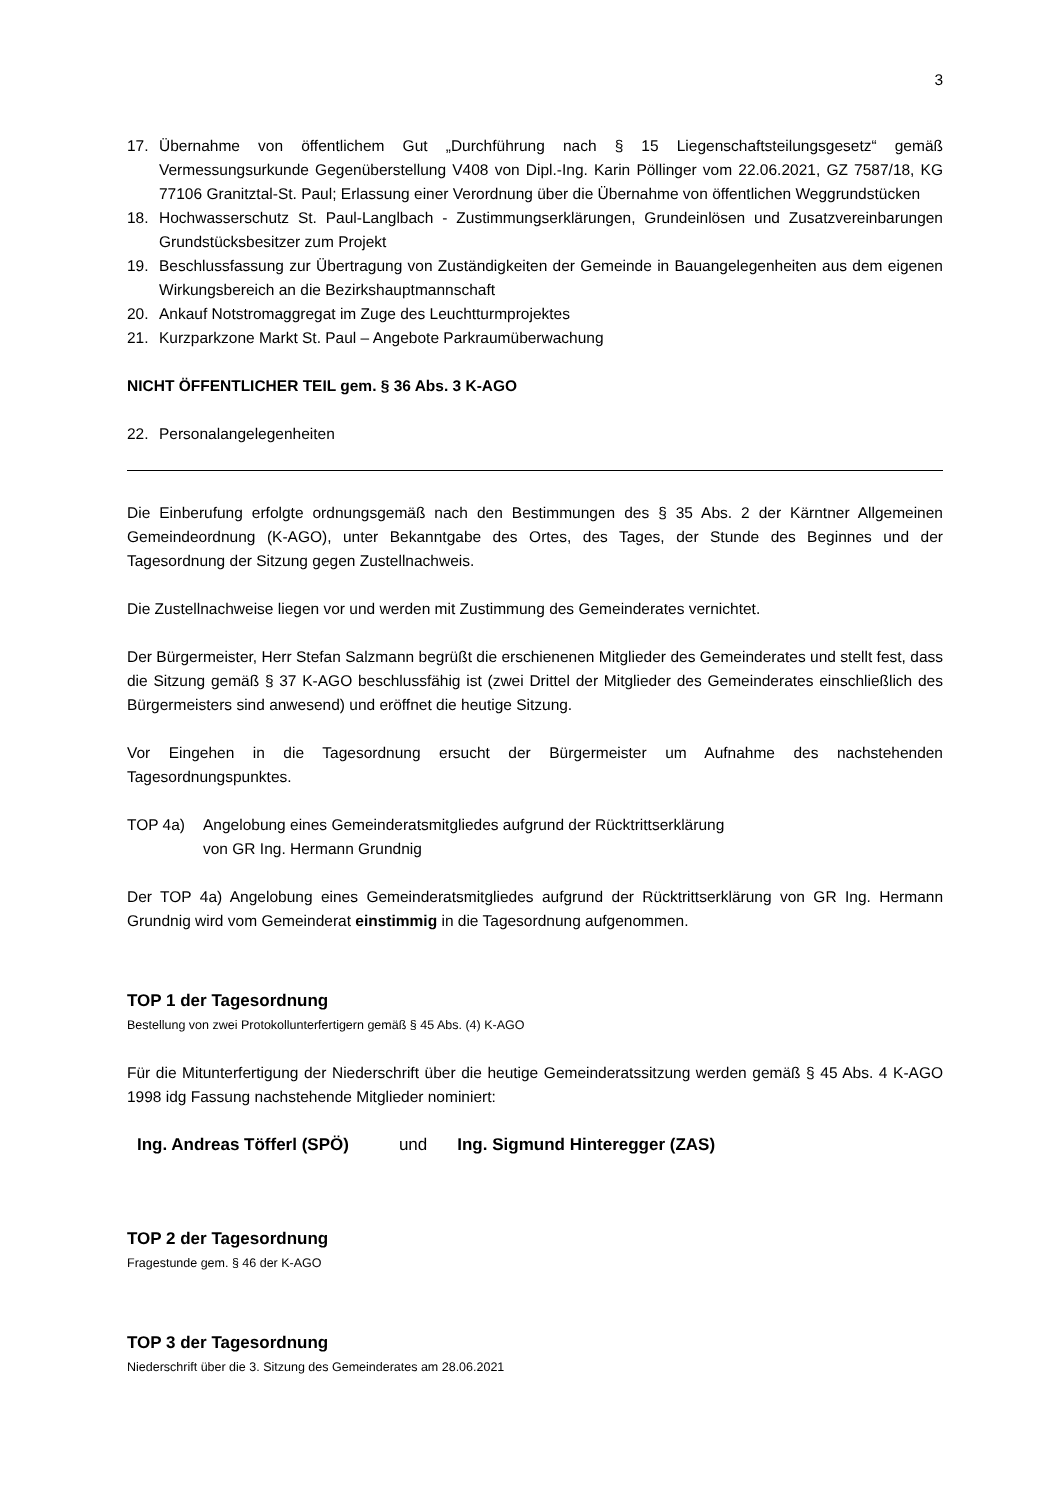3
17. Übernahme von öffentlichem Gut „Durchführung nach § 15 Liegenschaftsteilungsgesetz“ gemäß Vermessungsurkunde Gegenüberstellung V408 von Dipl.-Ing. Karin Pöllinger vom 22.06.2021, GZ 7587/18, KG 77106 Granitztal-St. Paul; Erlassung einer Verordnung über die Übernahme von öffentlichen Weggrundstücken
18. Hochwasserschutz St. Paul-Langlbach - Zustimmungserklärungen, Grundeinlösen und Zusatzvereinbarungen Grundstücksbesitzer zum Projekt
19. Beschlussfassung zur Übertragung von Zuständigkeiten der Gemeinde in Bauangelegenheiten aus dem eigenen Wirkungsbereich an die Bezirkshauptmannschaft
20. Ankauf Notstromaggregat im Zuge des Leuchtturmprojektes
21. Kurzparkzone Markt St. Paul – Angebote Parkraumüberwachung
NICHT ÖFFENTLICHER TEIL gem. § 36 Abs. 3 K-AGO
22. Personalangelegenheiten
Die Einberufung erfolgte ordnungsgemäß nach den Bestimmungen des § 35 Abs. 2 der Kärntner Allgemeinen Gemeindeordnung (K-AGO), unter Bekanntgabe des Ortes, des Tages, der Stunde des Beginnes und der Tagesordnung der Sitzung gegen Zustellnachweis.
Die Zustellnachweise liegen vor und werden mit Zustimmung des Gemeinderates vernichtet.
Der Bürgermeister, Herr Stefan Salzmann begrüßt die erschienenen Mitglieder des Gemeinderates und stellt fest, dass die Sitzung gemäß § 37 K-AGO beschlussfähig ist (zwei Drittel der Mitglieder des Gemeinderates einschließlich des Bürgermeisters sind anwesend) und eröffnet die heutige Sitzung.
Vor Eingehen in die Tagesordnung ersucht der Bürgermeister um Aufnahme des nachstehenden Tagesordnungspunktes.
TOP 4a) Angelobung eines Gemeinderatsmitgliedes aufgrund der Rücktrittserklärung
von GR Ing. Hermann Grundnig
Der TOP 4a) Angelobung eines Gemeinderatsmitgliedes aufgrund der Rücktrittserklärung von GR Ing. Hermann Grundnig wird vom Gemeinderat einstimmig in die Tagesordnung aufgenommen.
TOP 1 der Tagesordnung
Bestellung von zwei Protokollunterfertigern gemäß § 45 Abs. (4) K-AGO
Für die Mitunterfertigung der Niederschrift über die heutige Gemeinderatssitzung werden gemäß § 45 Abs. 4 K-AGO 1998 idg Fassung nachstehende Mitglieder nominiert:
Ing. Andreas Töfferl (SPÖ) und Ing. Sigmund Hinteregger (ZAS)
TOP 2 der Tagesordnung
Fragestunde gem. § 46 der K-AGO
TOP 3 der Tagesordnung
Niederschrift über die 3. Sitzung des Gemeinderates am 28.06.2021